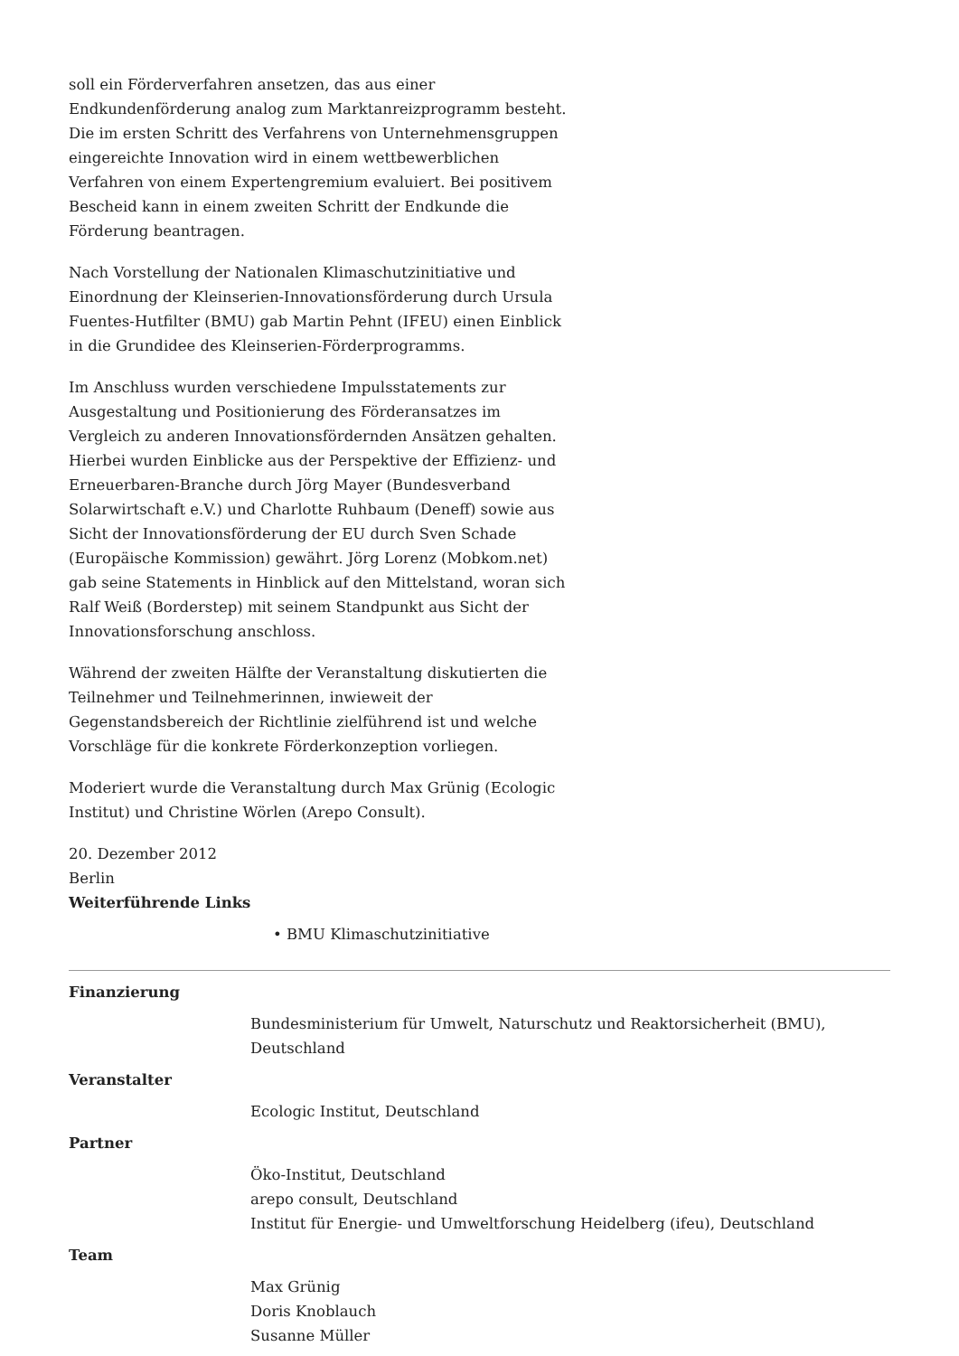soll ein Förderverfahren ansetzen, das aus einer Endkundenförderung analog zum Marktanreizprogramm besteht. Die im ersten Schritt des Verfahrens von Unternehmensgruppen eingereichte Innovation wird in einem wettbewerblichen Verfahren von einem Expertengremium evaluiert. Bei positivem Bescheid kann in einem zweiten Schritt der Endkunde die Förderung beantragen.
Nach Vorstellung der Nationalen Klimaschutzinitiative und Einordnung der Kleinserien-Innovationsförderung durch Ursula Fuentes-Hutfilter (BMU) gab Martin Pehnt (IFEU) einen Einblick in die Grundidee des Kleinserien-Förderprogramms.
Im Anschluss wurden verschiedene Impulsstatements zur Ausgestaltung und Positionierung des Förderansatzes im Vergleich zu anderen Innovationsfördernden Ansätzen gehalten. Hierbei wurden Einblicke aus der Perspektive der Effizienz- und Erneuerbaren-Branche durch Jörg Mayer (Bundesverband Solarwirtschaft e.V.) und Charlotte Ruhbaum (Deneff) sowie aus Sicht der Innovationsförderung der EU durch Sven Schade (Europäische Kommission) gewährt. Jörg Lorenz (Mobkom.net) gab seine Statements in Hinblick auf den Mittelstand, woran sich Ralf Weiß (Borderstep) mit seinem Standpunkt aus Sicht der Innovationsforschung anschloss.
Während der zweiten Hälfte der Veranstaltung diskutierten die Teilnehmer und Teilnehmerinnen, inwieweit der Gegenstandsbereich der Richtlinie zielführend ist und welche Vorschläge für die konkrete Förderkonzeption vorliegen.
Moderiert wurde die Veranstaltung durch Max Grünig (Ecologic Institut) und Christine Wörlen (Arepo Consult).
20. Dezember 2012
Berlin
Weiterführende Links
• BMU Klimaschutzinitiative
Finanzierung
Bundesministerium für Umwelt, Naturschutz und Reaktorsicherheit (BMU), Deutschland
Veranstalter
Ecologic Institut, Deutschland
Partner
Öko-Institut, Deutschland
arepo consult, Deutschland
Institut für Energie- und Umweltforschung Heidelberg (ifeu), Deutschland
Team
Max Grünig
Doris Knoblauch
Susanne Müller